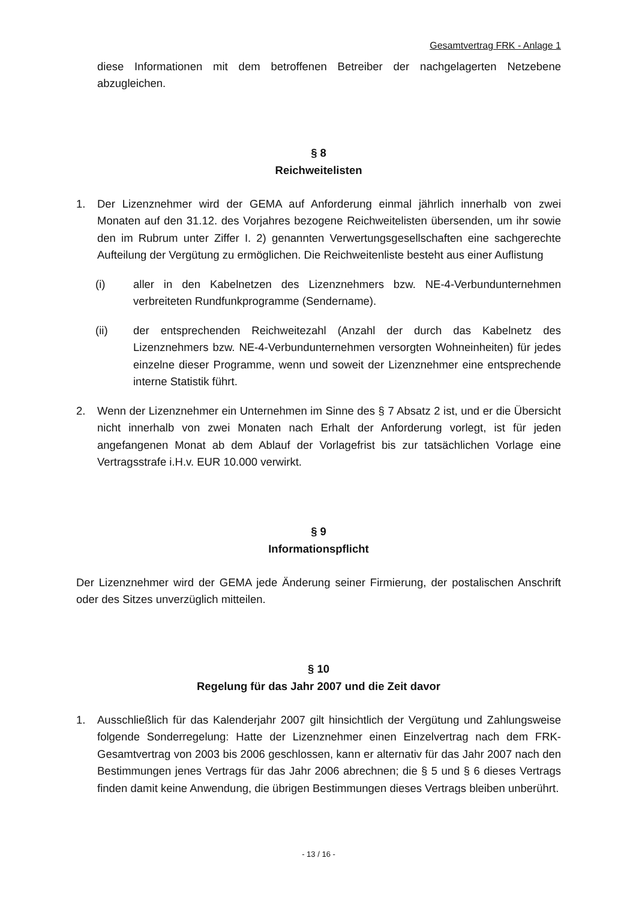Gesamtvertrag FRK - Anlage 1
diese Informationen mit dem betroffenen Betreiber der nachgelagerten Netzebene abzugleichen.
§ 8
Reichweitelisten
1. Der Lizenznehmer wird der GEMA auf Anforderung einmal jährlich innerhalb von zwei Monaten auf den 31.12. des Vorjahres bezogene Reichweitelisten übersenden, um ihr sowie den im Rubrum unter Ziffer I. 2) genannten Verwertungsgesellschaften eine sachgerechte Aufteilung der Vergütung zu ermöglichen. Die Reichweitenliste besteht aus einer Auflistung
(i) aller in den Kabelnetzen des Lizenznehmers bzw. NE-4-Verbundunternehmen verbreiteten Rundfunkprogramme (Sendername).
(ii) der entsprechenden Reichweitezahl (Anzahl der durch das Kabelnetz des Lizenznehmers bzw. NE-4-Verbundunternehmen versorgten Wohneinheiten) für jedes einzelne dieser Programme, wenn und soweit der Lizenznehmer eine entsprechende interne Statistik führt.
2. Wenn der Lizenznehmer ein Unternehmen im Sinne des § 7 Absatz 2 ist, und er die Übersicht nicht innerhalb von zwei Monaten nach Erhalt der Anforderung vorlegt, ist für jeden angefangenen Monat ab dem Ablauf der Vorlagefrist bis zur tatsächlichen Vorlage eine Vertragsstrafe i.H.v. EUR 10.000 verwirkt.
§ 9
Informationspflicht
Der Lizenznehmer wird der GEMA jede Änderung seiner Firmierung, der postalischen Anschrift oder des Sitzes unverzüglich mitteilen.
§ 10
Regelung für das Jahr 2007 und die Zeit davor
1. Ausschließlich für das Kalenderjahr 2007 gilt hinsichtlich der Vergütung und Zahlungsweise folgende Sonderregelung: Hatte der Lizenznehmer einen Einzelvertrag nach dem FRK-Gesamtvertrag von 2003 bis 2006 geschlossen, kann er alternativ für das Jahr 2007 nach den Bestimmungen jenes Vertrags für das Jahr 2006 abrechnen; die § 5 und § 6 dieses Vertrags finden damit keine Anwendung, die übrigen Bestimmungen dieses Vertrags bleiben unberührt.
- 13 / 16 -